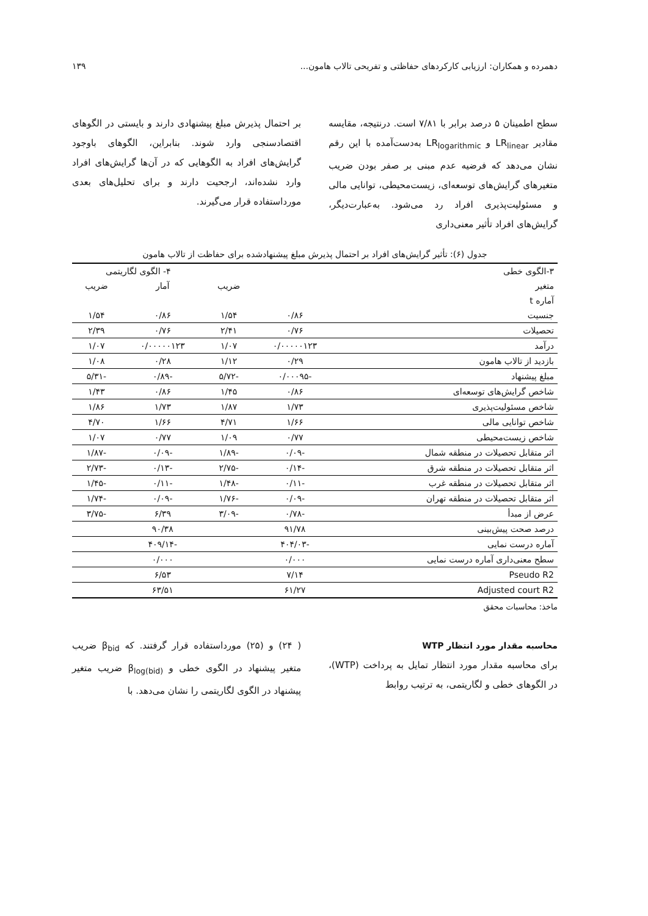دهمرده و همکاران: ارزیابی کارکردهای حفاظتی و تفریحی تالاب هامون... ۱۳۹
سطح اطمینان ۵ درصد برابر با ۷/۸۱ است. درنتیجه، مقایسه مقادیر LR<sub>linear</sub> و LR<sub>logarithmic</sub> به‌دست‌آمده با این رقم نشان می‌دهد که فرضیه عدم مبنی بر صفر بودن ضریب متغیرهای گرایش‌های توسعه‌ای، زیست‌محیطی، توانایی مالی و مسئولیت‌پذیری افراد رد می‌شود. به‌عبارت‌دیگر، گرایش‌های افراد تأثیر معنی‌داری
بر احتمال پذیرش مبلغ پیشنهادی دارند و بایستی در الگوهای اقتصادسنجی وارد شوند. بنابراین، الگوهای باوجود گرایش‌های افراد به الگوهایی که در آن‌ها گرایش‌های افراد وارد نشده‌اند، ارجحیت دارند و برای تحلیل‌های بعدی مورداستفاده قرار می‌گیرند.
جدول (۶): تأثیر گرایش‌های افراد بر احتمال پذیرش مبلغ پیشنهادشده برای حفاظت از تالاب هامون
| ۳-الگوی خطی | | | ۴- الگوی لگاریتمی | |
| --- | --- | --- | --- | --- |
| متغیر | | ضریب | آمار | ضریب |
| آماره t | | | | |
| جنسیت | ۰/۸۶ | ۱/۵۴ | ۰/۸۶ | ۱/۵۴ |
| تحصیلات | ۰/۷۶ | ۲/۴۱ | ۰/۷۶ | ۲/۳۹ |
| درآمد | ۰/۰۰۰۰۰۱۲۳ | ۱/۰۷ | ۰/۰۰۰۰۰۱۲۳ | ۱/۰۷ |
| بازدید از تالاب هامون | ۰/۲۹ | ۱/۱۲ | ۰/۲۸ | ۱/۰۸ |
| مبلغ پیشنهاد | -۰/۰۰۰۹۵ | -۵/۷۲ | -۰/۸۹ | -۵/۳۱ |
| شاخص گرایش‌های توسعه‌ای | ۰/۸۶ | ۱/۴۵ | ۰/۸۶ | ۱/۴۳ |
| شاخص مسئولیت‌پذیری | ۱/۷۳ | ۱/۸۷ | ۱/۷۳ | ۱/۸۶ |
| شاخص توانایی مالی | ۱/۶۶ | ۴/۷۱ | ۱/۶۶ | ۴/۷۰ |
| شاخص زیست‌محیطی | ۰/۷۷ | ۱/۰۹ | ۰/۷۷ | ۱/۰۷ |
| اثر متقابل تحصیلات در منطقه شمال | -۰/۰۹ | -۱/۸۹ | -۰/۰۹ | -۱/۸۷ |
| اثر متقابل تحصیلات در منطقه شرق | -۰/۱۴ | -۲/۷۵ | -۰/۱۳ | -۲/۷۳ |
| اثر متقابل تحصیلات در منطقه غرب | -۰/۱۱ | -۱/۴۸ | -۰/۱۱ | -۱/۴۵ |
| اثر متقابل تحصیلات در منطقه تهران | -۰/۰۹ | -۱/۷۶ | -۰/۰۹ | -۱/۷۴ |
| عرض از مبدأ | -۰/۷۸ | -۳/۰۹ | ۶/۳۹ | -۳/۷۵ |
| درصد صحت پیش‌بینی | ۹۱/۷۸ | | ۹۰/۳۸ | |
| آماره درست نمایی | -۴۰۴/۰۳ | | -۴۰۹/۱۴ | |
| سطح معنی‌داری آماره درست نمایی | ۰/۰۰۰ | | ۰/۰۰۰ | |
| Pseudo R2 | ۷/۱۴ | | ۶/۵۳ | |
| Adjusted court R2 | ۶۱/۲۷ | | ۶۳/۵۱ | |
ماخذ: محاسبات محقق
محاسبه مقدار مورد انتظار WTP
برای محاسبه مقدار مورد انتظار تمایل به پرداخت (WTP)، در الگوهای خطی و لگاریتمی، به ترتیب روابط
( ۲۴) و (۲۵) مورداستفاده قرار گرفتند. که β<sub>bid</sub> ضریب متغیر پیشنهاد در الگوی خطی و β<sub>log(bid)</sub> ضریب متغیر پیشنهاد در الگوی لگاریتمی را نشان می‌دهد. با